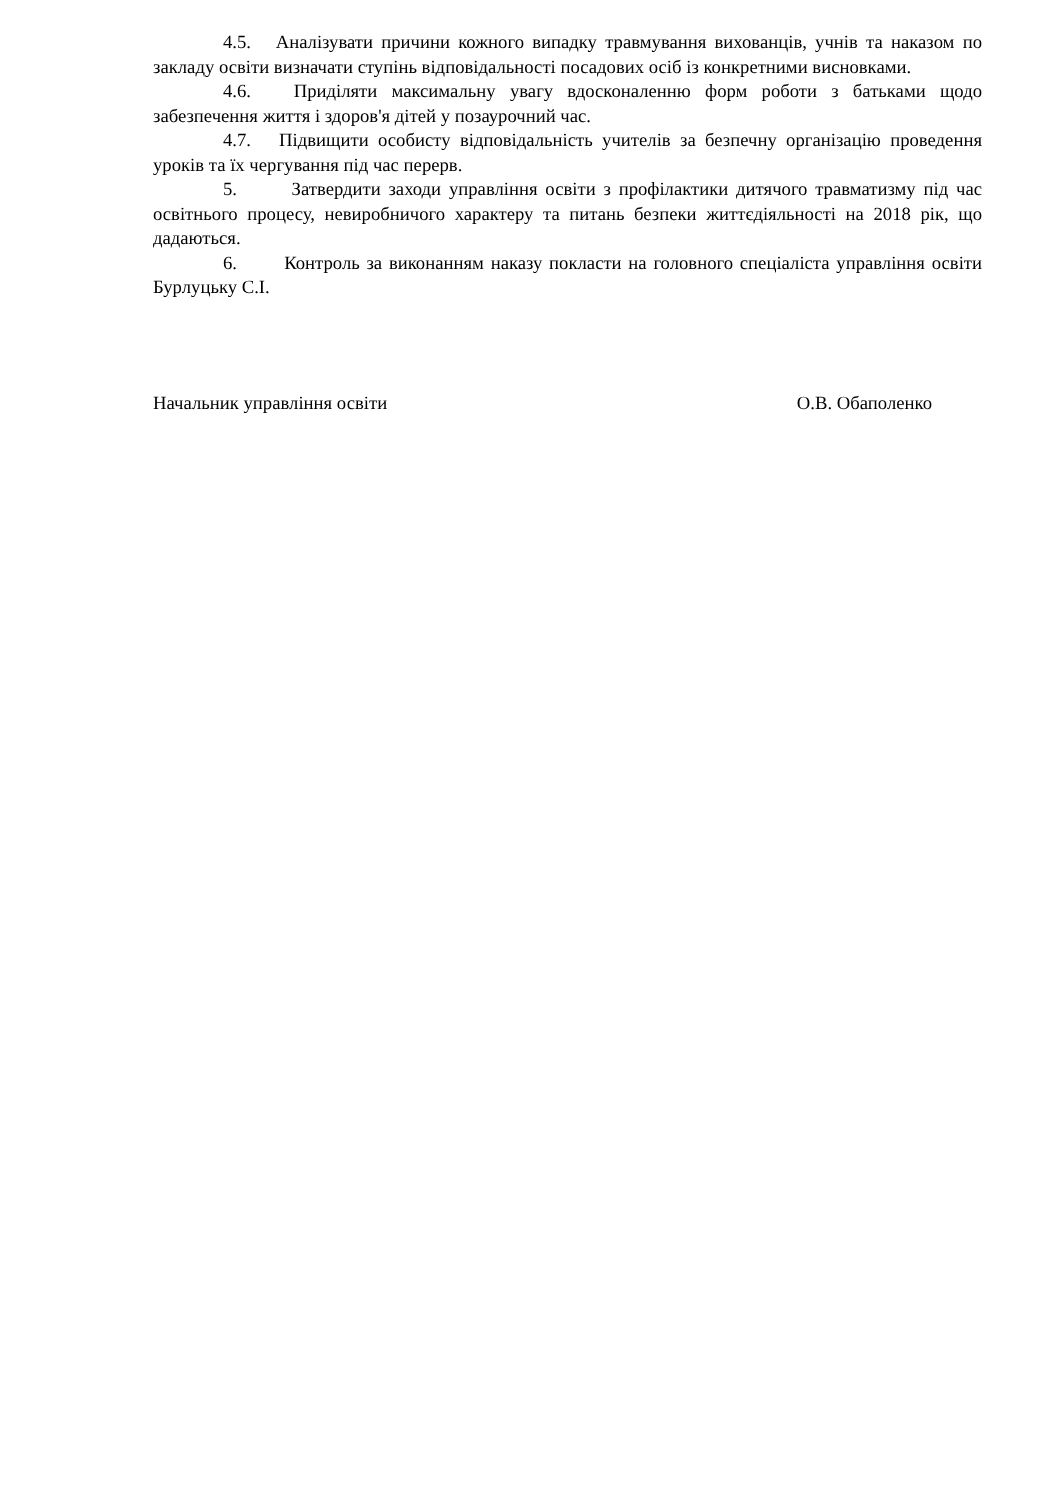4.5. Аналізувати причини кожного випадку травмування вихованців, учнів та наказом по закладу освіти визначати ступінь відповідальності посадових осіб із конкретними висновками.
4.6. Приділяти максимальну увагу вдосконаленню форм роботи з батьками щодо забезпечення життя і здоров'я дітей у позаурочний час.
4.7. Підвищити особисту відповідальність учителів за безпечну організацію проведення уроків та їх чергування під час перерв.
5. Затвердити заходи управління освіти з профілактики дитячого травматизму під час освітнього процесу, невиробничого характеру та питань безпеки життєдіяльності на 2018 рік, що дадаються.
6. Контроль за виконанням наказу покласти на головного спеціаліста управління освіти Бурлуцьку С.І.
Начальник управління освіти О.В. Обаполенко